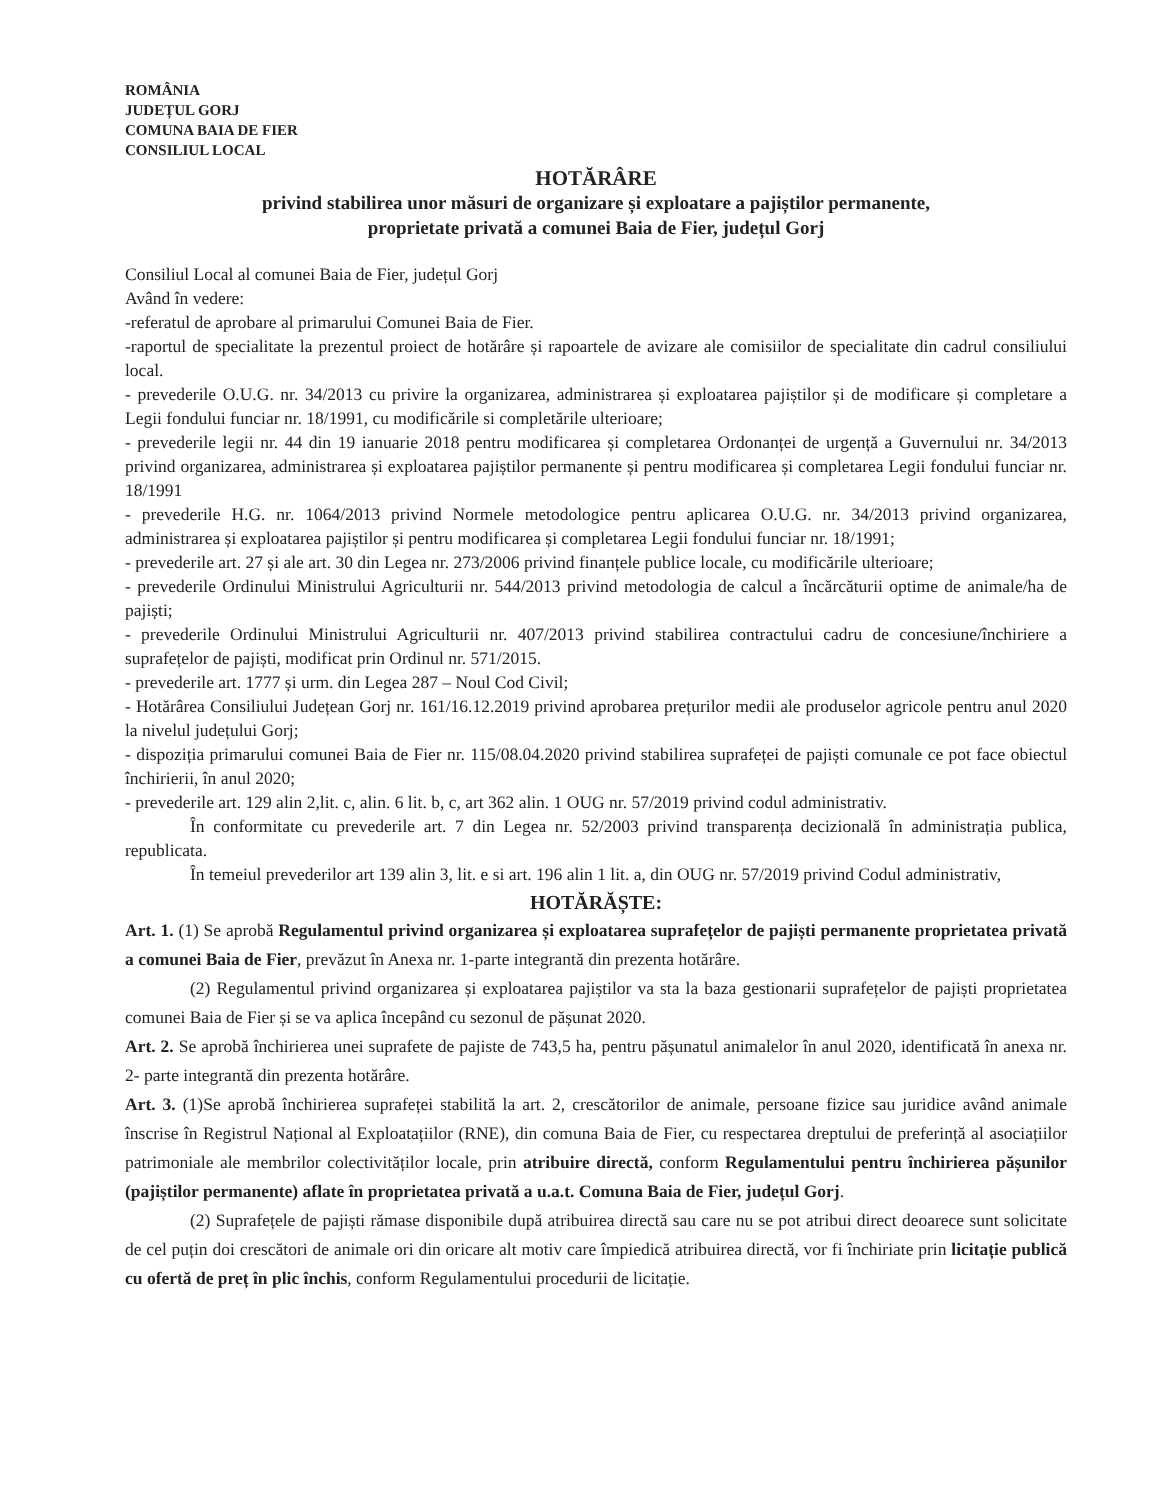ROMÂNIA
JUDEȚUL GORJ
COMUNA BAIA DE FIER
CONSILIUL LOCAL
HOTĂRÂRE
privind stabilirea unor măsuri de organizare și exploatare a pajiștilor permanente,
proprietate privată a comunei Baia de Fier, județul Gorj
Consiliul Local al comunei Baia de Fier, județul Gorj
Având în vedere:
-referatul de aprobare al primarului Comunei Baia de Fier.
-raportul de specialitate la prezentul proiect de hotărâre și rapoartele de avizare ale comisiilor de specialitate din cadrul consiliului local.
- prevederile O.U.G. nr. 34/2013 cu privire la organizarea, administrarea și exploatarea pajiștilor și de modificare și completare a Legii fondului funciar nr. 18/1991, cu modificările si completările ulterioare;
- prevederile legii nr. 44 din 19 ianuarie 2018 pentru modificarea și completarea Ordonanței de urgență a Guvernului nr. 34/2013 privind organizarea, administrarea și exploatarea pajiștilor permanente și pentru modificarea și completarea Legii fondului funciar nr. 18/1991
- prevederile H.G. nr. 1064/2013 privind Normele metodologice pentru aplicarea O.U.G. nr. 34/2013 privind organizarea, administrarea și exploatarea pajiștilor și pentru modificarea și completarea Legii fondului funciar nr. 18/1991;
- prevederile art. 27 și ale art. 30 din Legea nr. 273/2006 privind finanțele publice locale, cu modificările ulterioare;
- prevederile Ordinului Ministrului Agriculturii nr. 544/2013 privind metodologia de calcul a încărcăturii optime de animale/ha de pajiști;
- prevederile Ordinului Ministrului Agriculturii nr. 407/2013 privind stabilirea contractului cadru de concesiune/închiriere a suprafețelor de pajiști, modificat prin Ordinul nr. 571/2015.
- prevederile art. 1777 și urm. din Legea 287 – Noul Cod Civil;
- Hotărârea Consiliului Județean Gorj nr. 161/16.12.2019 privind aprobarea prețurilor medii ale produselor agricole pentru anul 2020 la nivelul județului Gorj;
- dispoziția primarului comunei Baia de Fier nr. 115/08.04.2020 privind stabilirea suprafeței de pajiști comunale ce pot face obiectul închirierii, în anul 2020;
- prevederile art. 129 alin 2,lit. c, alin. 6 lit. b, c, art 362 alin. 1 OUG nr. 57/2019 privind codul administrativ.
În conformitate cu prevederile art. 7 din Legea nr. 52/2003 privind transparența decizională în administrația publica, republicata.
În temeiul prevederilor art 139 alin 3, lit. e si art. 196 alin 1 lit. a, din OUG nr. 57/2019 privind Codul administrativ,
HOTĂRĂȘTE:
Art. 1. (1) Se aprobă Regulamentul privind organizarea și exploatarea suprafețelor de pajiști permanente proprietatea privată a comunei Baia de Fier, prevăzut în Anexa nr. 1-parte integrantă din prezenta hotărâre.
(2) Regulamentul privind organizarea și exploatarea pajiștilor va sta la baza gestionarii suprafețelor de pajiști proprietatea comunei Baia de Fier și se va aplica începând cu sezonul de pășunat 2020.
Art. 2. Se aprobă închirierea unei suprafete de pajiste de 743,5 ha, pentru pășunatul animalelor în anul 2020, identificată în anexa nr. 2- parte integrantă din prezenta hotărâre.
Art. 3. (1)Se aprobă închirierea suprafeței stabilită la art. 2, crescătorilor de animale, persoane fizice sau juridice având animale înscrise în Registrul Național al Exploatațiilor (RNE), din comuna Baia de Fier, cu respectarea dreptului de preferință al asociațiilor patrimoniale ale membrilor colectivităților locale, prin atribuire directă, conform Regulamentului pentru închirierea pășunilor (pajiștilor permanente) aflate în proprietatea privată a u.a.t. Comuna Baia de Fier, județul Gorj.
(2) Suprafețele de pajiști rămase disponibile după atribuirea directă sau care nu se pot atribui direct deoarece sunt solicitate de cel puțin doi crescători de animale ori din oricare alt motiv care împiedică atribuirea directă, vor fi închiriate prin licitație publică cu ofertă de preț în plic închis, conform Regulamentului procedurii de licitație.